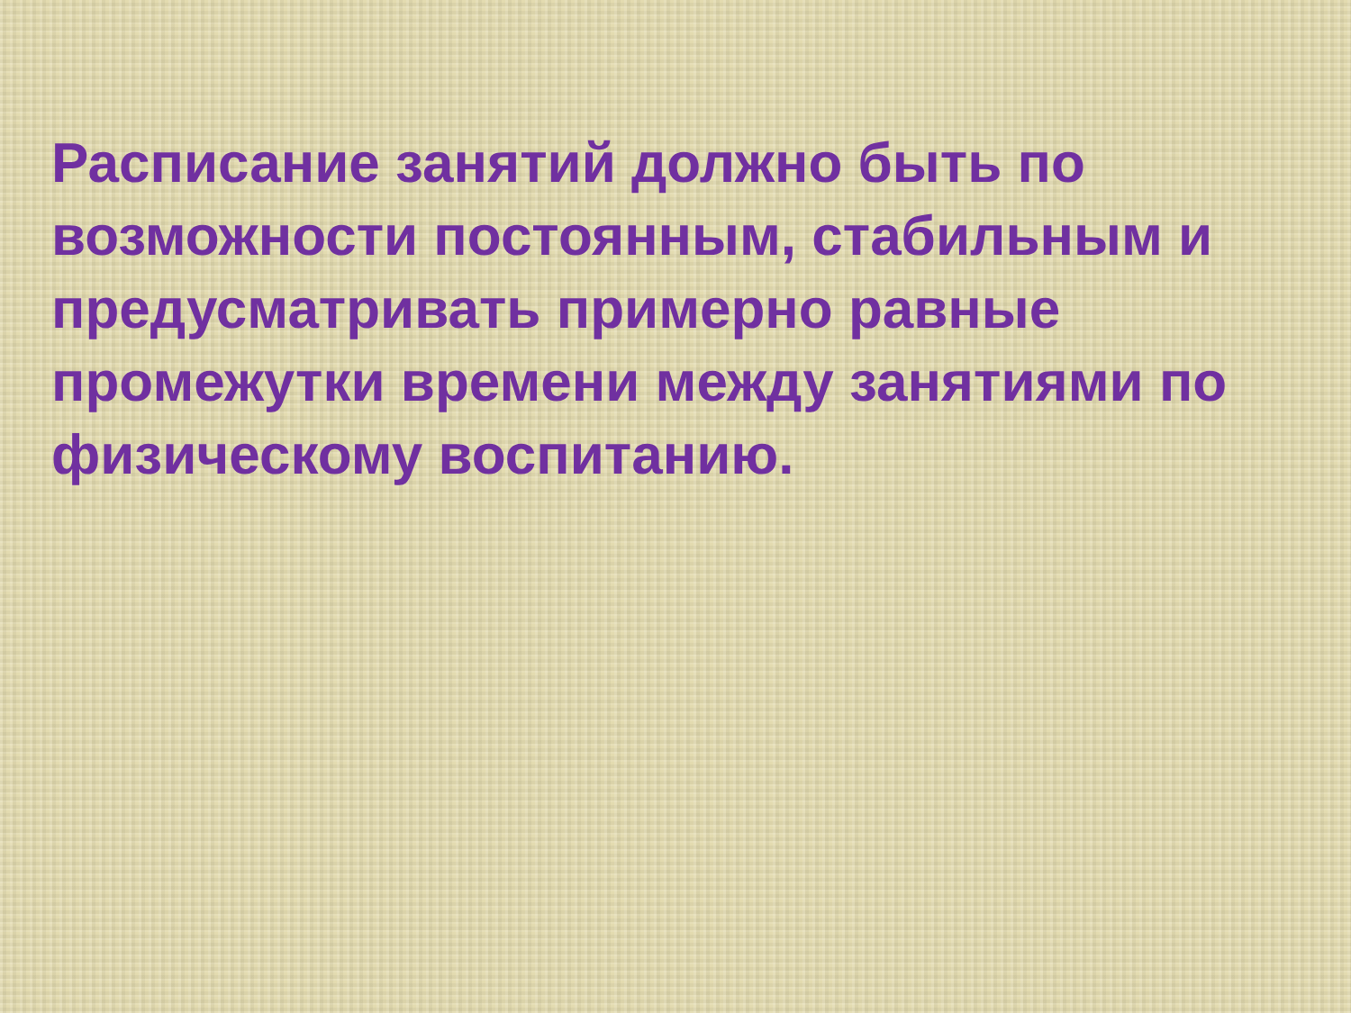Расписание занятий должно быть по возможности постоянным, стабильным и предусматривать примерно равные промежутки времени между занятиями по физическому воспитанию.